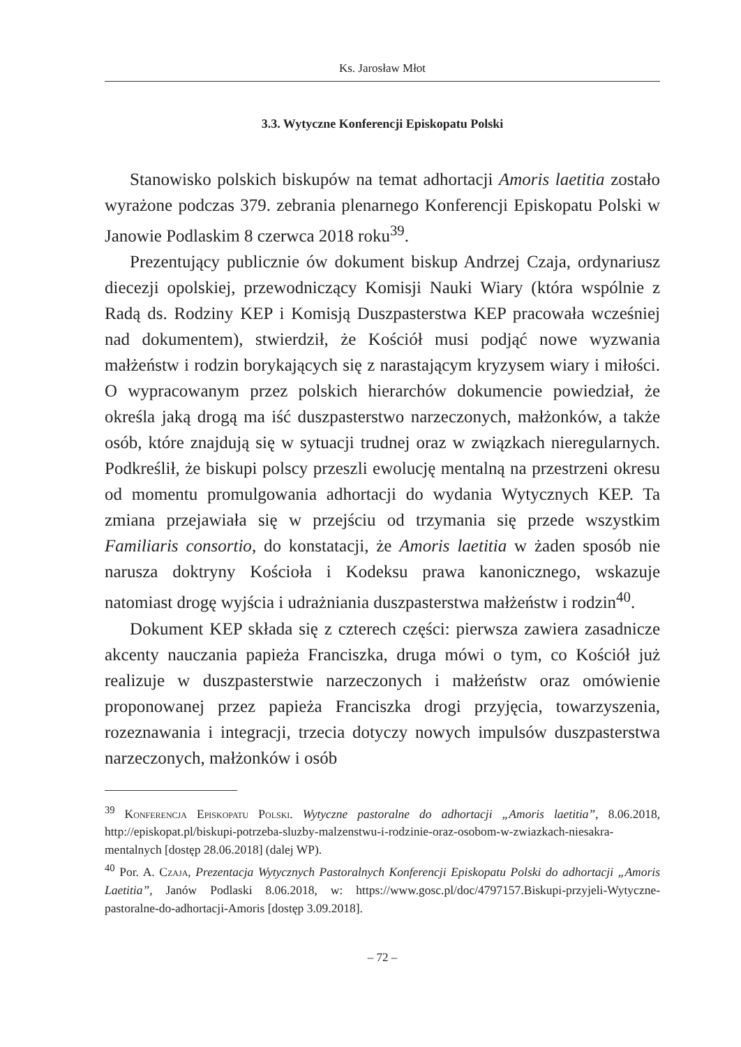Ks. Jarosław Młot
3.3. Wytyczne Konferencji Episkopatu Polski
Stanowisko polskich biskupów na temat adhortacji Amoris laetitia zostało wyrażone podczas 379. zebrania plenarnego Konferencji Episkopatu Polski w Janowie Podlaskim 8 czerwca 2018 roku<sup>39</sup>.
Prezentujący publicznie ów dokument biskup Andrzej Czaja, ordynariusz diecezji opolskiej, przewodniczący Komisji Nauki Wiary (która wspólnie z Radą ds. Rodziny KEP i Komisją Duszpasterstwa KEP pracowała wcześniej nad dokumentem), stwierdził, że Kościół musi podjąć nowe wyzwania małżeństw i rodzin borykających się z narastającym kryzysem wiary i miłości. O wypracowanym przez polskich hierarchów dokumencie powiedział, że określa jaką drogą ma iść duszpasterstwo narzeczonych, małżonków, a także osób, które znajdują się w sytuacji trudnej oraz w związkach nieregularnych. Podkreślił, że biskupi polscy przeszli ewolucję mentalną na przestrzeni okresu od momentu promulgowania adhortacji do wydania Wytycznych KEP. Ta zmiana przejawiała się w przejściu od trzymania się przede wszystkim Familiaris consortio, do konstatacji, że Amoris laetitia w żaden sposób nie narusza doktryny Kościoła i Kodeksu prawa kanonicznego, wskazuje natomiast drogę wyjścia i udrażniania duszpasterstwa małżeństw i rodzin<sup>40</sup>.
Dokument KEP składa się z czterech części: pierwsza zawiera zasadnicze akcenty nauczania papieża Franciszka, druga mówi o tym, co Kościół już realizuje w duszpasterstwie narzeczonych i małżeństw oraz omówienie proponowanej przez papieża Franciszka drogi przyjęcia, towarzyszenia, rozeznawania i integracji, trzecia dotyczy nowych impulsów duszpasterstwa narzeczonych, małżonków i osób
<sup>39</sup> Konferencja Episkopatu Polski. Wytyczne pastoralne do adhortacji „Amoris laetitia”, 8.06.2018, http://episkopat.pl/biskupi-potrzeba-sluzby-malzenstwu-i-rodzinie-oraz-osobom-w-zwiazkach-niesakra-mentalnych [dostęp 28.06.2018] (dalej WP).
<sup>40</sup> Por. A. Czaja, Prezentacja Wytycznych Pastoralnych Konferencji Episkopatu Polski do adhortacji „Amoris Laetitia”, Janów Podlaski 8.06.2018, w: https://www.gosc.pl/doc/4797157.Biskupi-przyjeli-Wytyczne-pastoralne-do-adhortacji-Amoris [dostęp 3.09.2018].
– 72 –